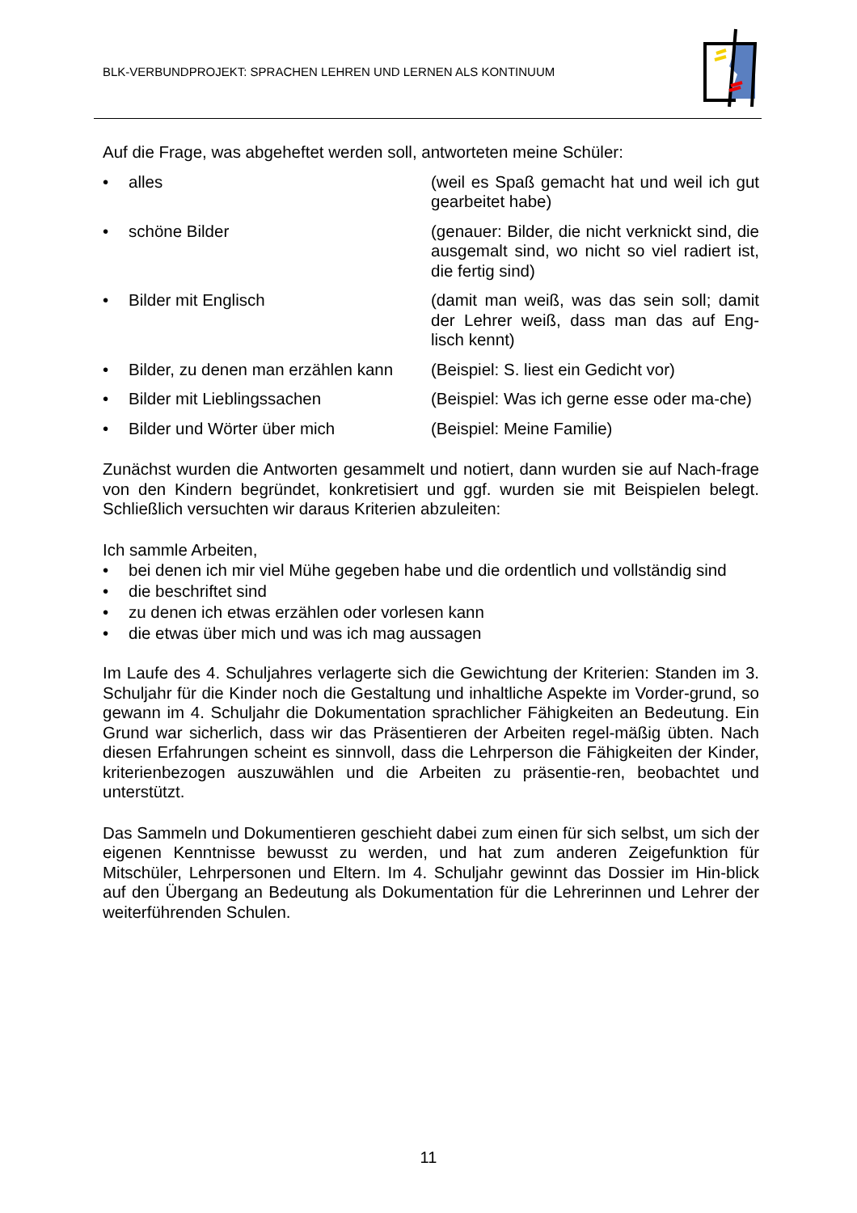BLK-VERBUNDPROJEKT: SPRACHEN LEHREN UND LERNEN ALS KONTINUUM
Auf die Frage, was abgeheftet werden soll, antworteten meine Schüler:
• alles (weil es Spaß gemacht hat und weil ich gut gearbeitet habe)
• schöne Bilder (genauer: Bilder, die nicht verknickt sind, die ausgemalt sind, wo nicht so viel radiert ist, die fertig sind)
• Bilder mit Englisch (damit man weiß, was das sein soll; damit der Lehrer weiß, dass man das auf Eng-lisch kennt)
• Bilder, zu denen man erzählen kann (Beispiel: S. liest ein Gedicht vor)
• Bilder mit Lieblingssachen (Beispiel: Was ich gerne esse oder ma-che)
• Bilder und Wörter über mich (Beispiel: Meine Familie)
Zunächst wurden die Antworten gesammelt und notiert, dann wurden sie auf Nach-frage von den Kindern begründet, konkretisiert und ggf. wurden sie mit Beispielen belegt. Schließlich versuchten wir daraus Kriterien abzuleiten:
Ich sammle Arbeiten,
• bei denen ich mir viel Mühe gegeben habe und die ordentlich und vollständig sind
• die beschriftet sind
• zu denen ich etwas erzählen oder vorlesen kann
• die etwas über mich und was ich mag aussagen
Im Laufe des 4. Schuljahres verlagerte sich die Gewichtung der Kriterien: Standen im 3. Schuljahr für die Kinder noch die Gestaltung und inhaltliche Aspekte im Vorder-grund, so gewann im 4. Schuljahr die Dokumentation sprachlicher Fähigkeiten an Bedeutung. Ein Grund war sicherlich, dass wir das Präsentieren der Arbeiten regel-mäßig übten. Nach diesen Erfahrungen scheint es sinnvoll, dass die Lehrperson die Fähigkeiten der Kinder, kriterienbezogen auszuwählen und die Arbeiten zu präsentie-ren, beobachtet und unterstützt.
Das Sammeln und Dokumentieren geschieht dabei zum einen für sich selbst, um sich der eigenen Kenntnisse bewusst zu werden, und hat zum anderen Zeigefunktion für Mitschüler, Lehrpersonen und Eltern. Im 4. Schuljahr gewinnt das Dossier im Hin-blick auf den Übergang an Bedeutung als Dokumentation für die Lehrerinnen und Lehrer der weiterführenden Schulen.
11